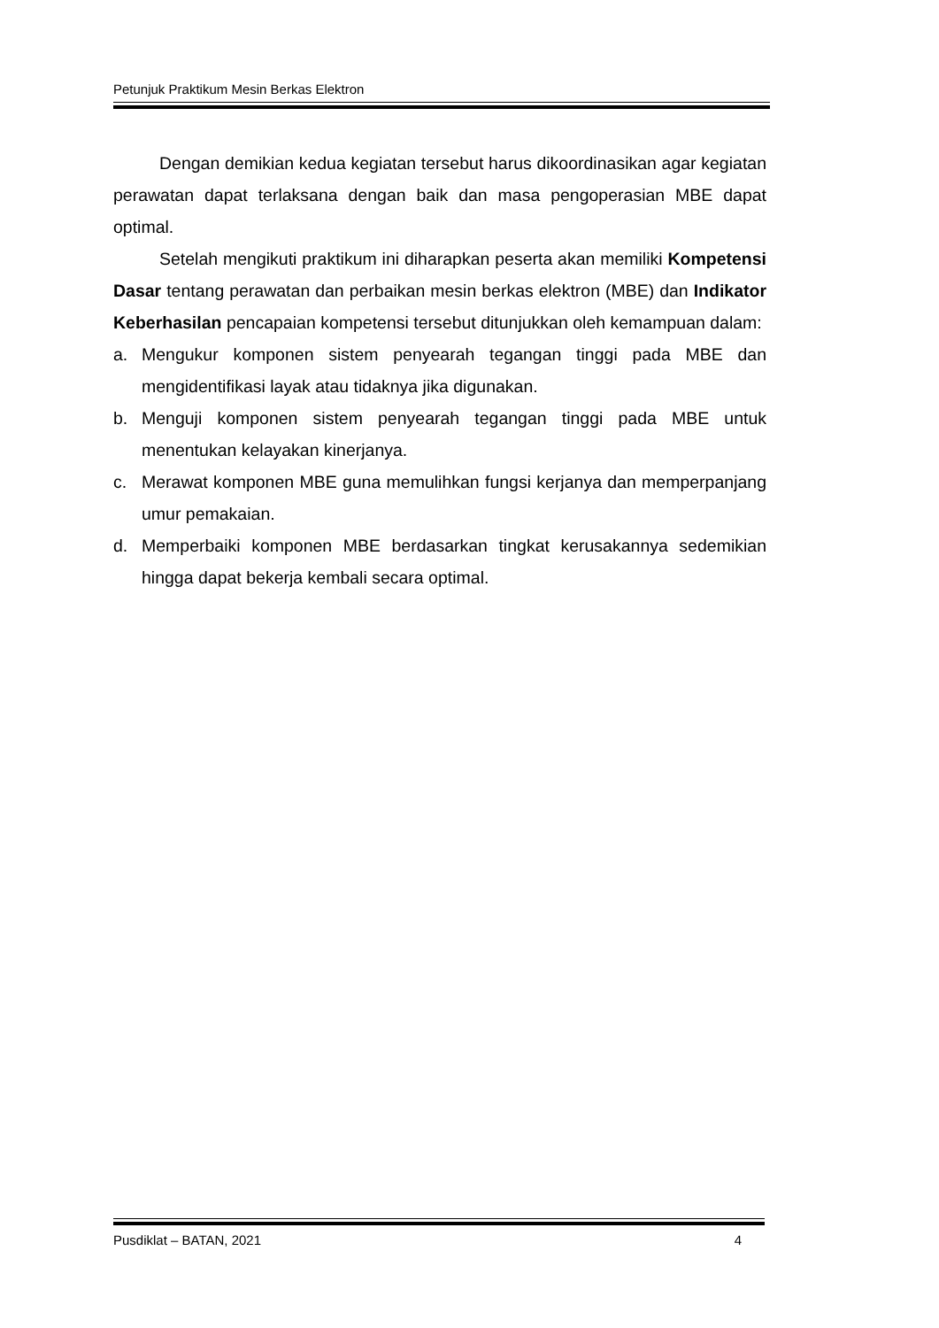Petunjuk Praktikum Mesin Berkas Elektron
Dengan demikian kedua kegiatan tersebut harus dikoordinasikan agar kegiatan perawatan dapat terlaksana dengan baik dan masa pengoperasian MBE dapat optimal.
Setelah mengikuti praktikum ini diharapkan peserta akan memiliki Kompetensi Dasar tentang perawatan dan perbaikan mesin berkas elektron (MBE) dan Indikator Keberhasilan pencapaian kompetensi tersebut ditunjukkan oleh kemampuan dalam:
a. Mengukur komponen sistem penyearah tegangan tinggi pada MBE dan mengidentifikasi layak atau tidaknya jika digunakan.
b. Menguji komponen sistem penyearah tegangan tinggi pada MBE untuk menentukan kelayakan kinerjanya.
c. Merawat komponen MBE guna memulihkan fungsi kerjanya dan memperpanjang umur pemakaian.
d. Memperbaiki komponen MBE berdasarkan tingkat kerusakannya sedemikian hingga dapat bekerja kembali secara optimal.
Pusdiklat – BATAN, 2021 4